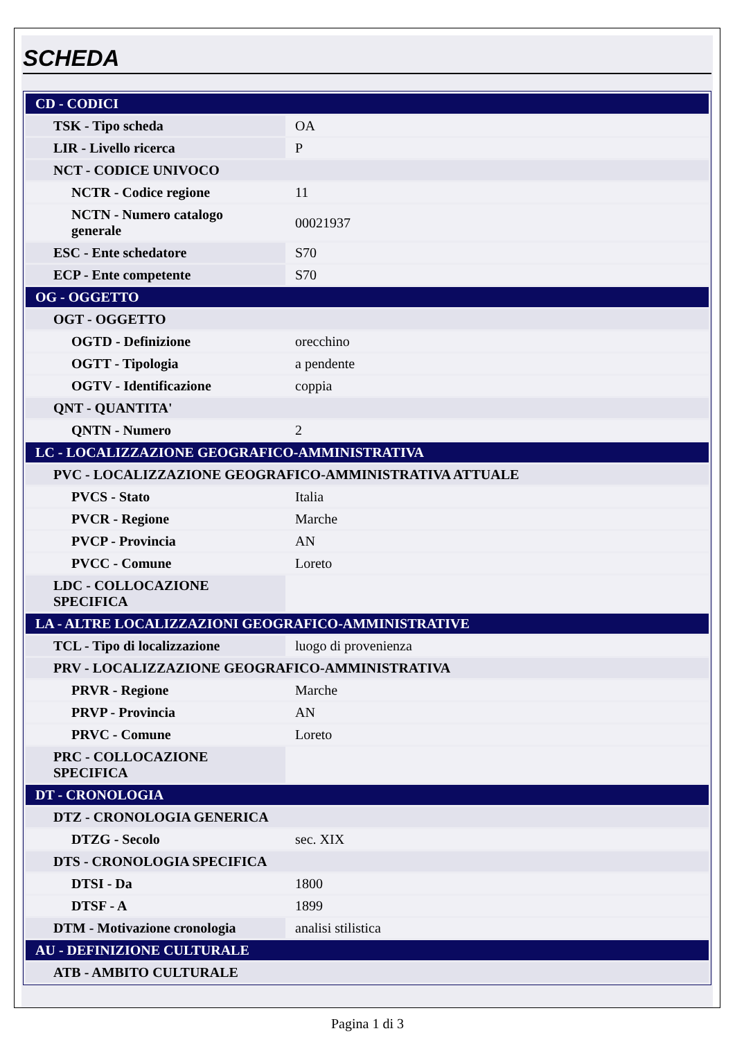SCHEDA
| CD - CODICI | |
| TSK - Tipo scheda | OA |
| LIR - Livello ricerca | P |
| NCT - CODICE UNIVOCO | |
| NCTR - Codice regione | 11 |
| NCTN - Numero catalogo generale | 00021937 |
| ESC - Ente schedatore | S70 |
| ECP - Ente competente | S70 |
| OG - OGGETTO | |
| OGT - OGGETTO | |
| OGTD - Definizione | orecchino |
| OGTT - Tipologia | a pendente |
| OGTV - Identificazione | coppia |
| QNT - QUANTITA' | |
| QNTN - Numero | 2 |
| LC - LOCALIZZAZIONE GEOGRAFICO-AMMINISTRATIVA | |
| PVC - LOCALIZZAZIONE GEOGRAFICO-AMMINISTRATIVA ATTUALE | |
| PVCS - Stato | Italia |
| PVCR - Regione | Marche |
| PVCP - Provincia | AN |
| PVCC - Comune | Loreto |
| LDC - COLLOCAZIONE SPECIFICA | |
| LA - ALTRE LOCALIZZAZIONI GEOGRAFICO-AMMINISTRATIVE | |
| TCL - Tipo di localizzazione | luogo di provenienza |
| PRV - LOCALIZZAZIONE GEOGRAFICO-AMMINISTRATIVA | |
| PRVR - Regione | Marche |
| PRVP - Provincia | AN |
| PRVC - Comune | Loreto |
| PRC - COLLOCAZIONE SPECIFICA | |
| DT - CRONOLOGIA | |
| DTZ - CRONOLOGIA GENERICA | |
| DTZG - Secolo | sec. XIX |
| DTS - CRONOLOGIA SPECIFICA | |
| DTSI - Da | 1800 |
| DTSF - A | 1899 |
| DTM - Motivazione cronologia | analisi stilistica |
| AU - DEFINIZIONE CULTURALE | |
| ATB - AMBITO CULTURALE | |
Pagina 1 di 3